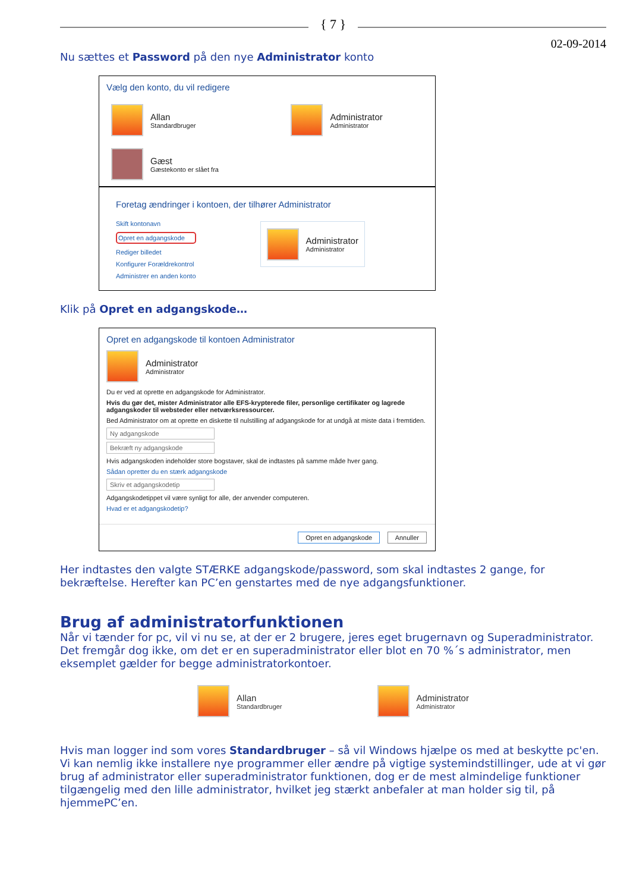{ 7 }
02-09-2014
Nu sættes et Password på den nye Administrator konto
Vælg den konto, du vil redigere
Allan
Standardbruger
Administrator
Administrator
Gæst
Gæstekonto er slået fra
Foretag ændringer i kontoen, der tilhører Administrator
Skift kontonavn
Opret en adgangskode
Rediger billedet
Konfigurer Forældrekontrol
Administrer en anden konto
Administrator
Administrator
Klik på Opret en adgangskode…
Opret en adgangskode til kontoen Administrator
Administrator
Administrator
Du er ved at oprette en adgangskode for Administrator.
Hvis du gør det, mister Administrator alle EFS-krypterede filer, personlige certifikater og lagrede adgangskoder til websteder eller netværksressourcer.
Bed Administrator om at oprette en diskette til nulstilling af adgangskode for at undgå at miste data i fremtiden.
Ny adgangskode
Bekræft ny adgangskode
Hvis adgangskoden indeholder store bogstaver, skal de indtastes på samme måde hver gang.
Sådan opretter du en stærk adgangskode
Skriv et adgangskodetip
Adgangskodetippet vil være synligt for alle, der anvender computeren.
Hvad er et adgangskodetip?
Opret en adgangskode Annuller
Her indtastes den valgte STÆRKE adgangskode/password, som skal indtastes 2 gange, for bekræftelse. Herefter kan PC’en genstartes med de nye adgangsfunktioner.
Brug af administratorfunktionen
Når vi tænder for pc, vil vi nu se, at der er 2 brugere, jeres eget brugernavn og Superadministrator. Det fremgår dog ikke, om det er en superadministrator eller blot en 70 %´s administrator, men eksemplet gælder for begge administratorkontoer.
Allan
Standardbruger
Administrator
Administrator
Hvis man logger ind som vores Standardbruger – så vil Windows hjælpe os med at beskytte pc'en. Vi kan nemlig ikke installere nye programmer eller ændre på vigtige systemindstillinger, ude at vi gør brug af administrator eller superadministrator funktionen, dog er de mest almindelige funktioner tilgængelig med den lille administrator, hvilket jeg stærkt anbefaler at man holder sig til, på hjemmePC’en.